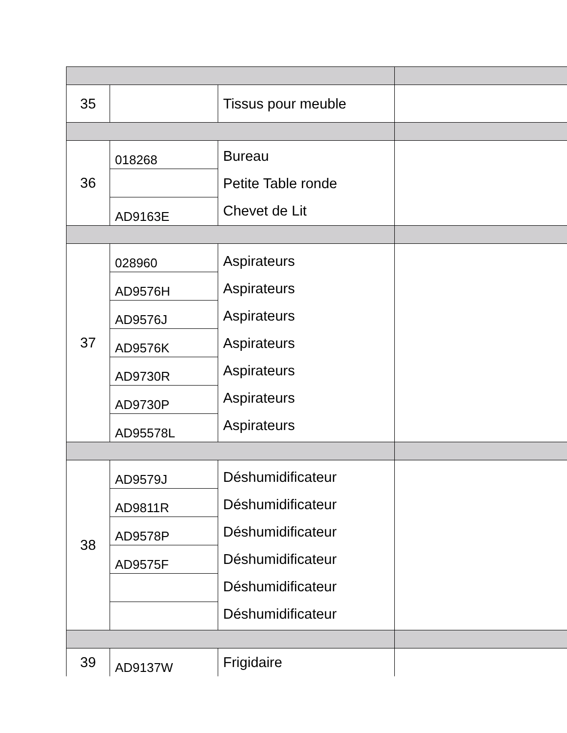| 35 | | Tissus pour meuble | |
| 36 | 018268 | Bureau Petite Table ronde Chevet de Lit | |
| | AD9163E | | |
| 37 | 028960 | Aspirateurs Aspirateurs Aspirateurs Aspirateurs Aspirateurs Aspirateurs Aspirateurs | |
| | AD9576H | | |
| | AD9576J | | |
| | AD9576K | | |
| | AD9730R | | |
| | AD9730P | | |
| | AD95578L | | |
| 38 | AD9579J | Déshumidificateur Déshumidificateur Déshumidificateur Déshumidificateur Déshumidificateur Déshumidificateur | |
| | AD9811R | | |
| | AD9578P | | |
| | AD9575F | | |
| 39 | AD9137W | Frigidaire | |